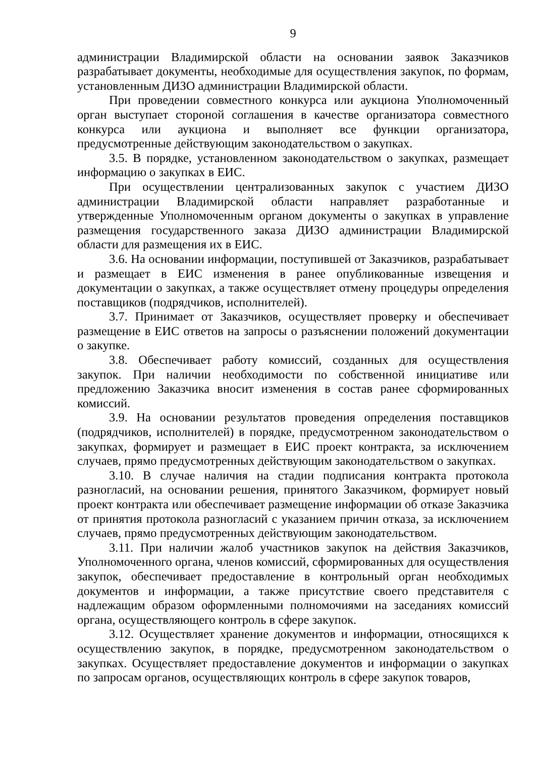9
администрации Владимирской области на основании заявок Заказчиков разрабатывает документы, необходимые для осуществления закупок, по формам, установленным ДИЗО администрации Владимирской области.
При проведении совместного конкурса или аукциона Уполномоченный орган выступает стороной соглашения в качестве организатора совместного конкурса или аукциона и выполняет все функции организатора, предусмотренные действующим законодательством о закупках.
3.5. В порядке, установленном законодательством о закупках, размещает информацию о закупках в ЕИС.
При осуществлении централизованных закупок с участием ДИЗО администрации Владимирской области направляет разработанные и утвержденные Уполномоченным органом документы о закупках в управление размещения государственного заказа ДИЗО администрации Владимирской области для размещения их в ЕИС.
3.6. На основании информации, поступившей от Заказчиков, разрабатывает и размещает в ЕИС изменения в ранее опубликованные извещения и документации о закупках, а также осуществляет отмену процедуры определения поставщиков (подрядчиков, исполнителей).
3.7. Принимает от Заказчиков, осуществляет проверку и обеспечивает размещение в ЕИС ответов на запросы о разъяснении положений документации о закупке.
3.8. Обеспечивает работу комиссий, созданных для осуществления закупок. При наличии необходимости по собственной инициативе или предложению Заказчика вносит изменения в состав ранее сформированных комиссий.
3.9. На основании результатов проведения определения поставщиков (подрядчиков, исполнителей) в порядке, предусмотренном законодательством о закупках, формирует и размещает в ЕИС проект контракта, за исключением случаев, прямо предусмотренных действующим законодательством о закупках.
3.10. В случае наличия на стадии подписания контракта протокола разногласий, на основании решения, принятого Заказчиком, формирует новый проект контракта или обеспечивает размещение информации об отказе Заказчика от принятия протокола разногласий с указанием причин отказа, за исключением случаев, прямо предусмотренных действующим законодательством.
3.11. При наличии жалоб участников закупок на действия Заказчиков, Уполномоченного органа, членов комиссий, сформированных для осуществления закупок, обеспечивает предоставление в контрольный орган необходимых документов и информации, а также присутствие своего представителя с надлежащим образом оформленными полномочиями на заседаниях комиссий органа, осуществляющего контроль в сфере закупок.
3.12. Осуществляет хранение документов и информации, относящихся к осуществлению закупок, в порядке, предусмотренном законодательством о закупках. Осуществляет предоставление документов и информации о закупках по запросам органов, осуществляющих контроль в сфере закупок товаров,